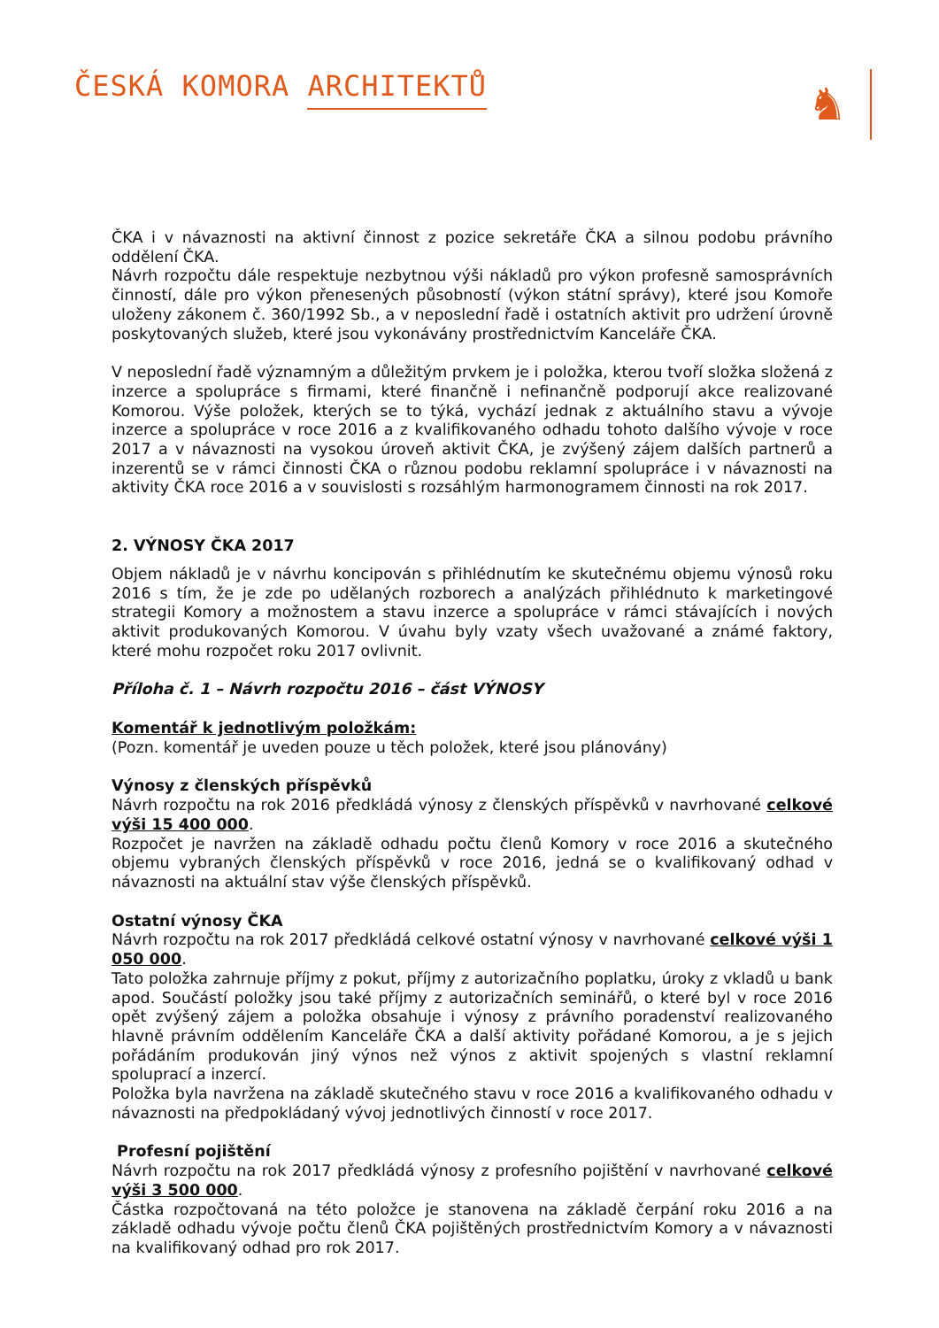ČESKÁ KOMORA ARCHITEKTŮ
♞
ČKA i v návaznosti na aktivní činnost z pozice sekretáře ČKA a silnou podobu právního oddělení ČKA.
Návrh rozpočtu dále respektuje nezbytnou výši nákladů pro výkon profesně samosprávních činností, dále pro výkon přenesených působností (výkon státní správy), které jsou Komoře uloženy zákonem č. 360/1992 Sb., a v neposlední řadě i ostatních aktivit pro udržení úrovně poskytovaných služeb, které jsou vykonávány prostřednictvím Kanceláře ČKA.
V neposlední řadě významným a důležitým prvkem je i položka, kterou tvoří složka složená z inzerce a spolupráce s firmami, které finančně i nefinančně podporují akce realizované Komorou. Výše položek, kterých se to týká, vychází jednak z aktuálního stavu a vývoje inzerce a spolupráce v roce 2016 a z kvalifikovaného odhadu tohoto dalšího vývoje v roce 2017 a v návaznosti na vysokou úroveň aktivit ČKA, je zvýšený zájem dalších partnerů a inzerentů se v rámci činnosti ČKA o různou podobu reklamní spolupráce i v návaznosti na aktivity ČKA roce 2016 a v souvislosti s rozsáhlým harmonogramem činnosti na rok 2017.
2. VÝNOSY ČKA 2017
Objem nákladů je v návrhu koncipován s přihlédnutím ke skutečnému objemu výnosů roku 2016 s tím, že je zde po udělaných rozborech a analýzách přihlédnuto k marketingové strategii Komory a možnostem a stavu inzerce a spolupráce v rámci stávajících i nových aktivit produkovaných Komorou. V úvahu byly vzaty všech uvažované a známé faktory, které mohu rozpočet roku 2017 ovlivnit.
Příloha č. 1 – Návrh rozpočtu 2016 – část VÝNOSY
Komentář k jednotlivým položkám:
(Pozn. komentář je uveden pouze u těch položek, které jsou plánovány)
Výnosy z členských příspěvků
Návrh rozpočtu na rok 2016 předkládá výnosy z členských příspěvků v navrhované celkové výši 15 400 000.
Rozpočet je navržen na základě odhadu počtu členů Komory v roce 2016 a skutečného objemu vybraných členských příspěvků v roce 2016, jedná se o kvalifikovaný odhad v návaznosti na aktuální stav výše členských příspěvků.
Ostatní výnosy ČKA
Návrh rozpočtu na rok 2017 předkládá celkové ostatní výnosy v navrhované celkové výši 1 050 000.
Tato položka zahrnuje příjmy z pokut, příjmy z autorizačního poplatku, úroky z vkladů u bank apod. Součástí položky jsou také příjmy z autorizačních seminářů, o které byl v roce 2016 opět zvýšený zájem a položka obsahuje i výnosy z právního poradenství realizovaného hlavně právním oddělením Kanceláře ČKA a další aktivity pořádané Komorou, a je s jejich pořádáním produkován jiný výnos než výnos z aktivit spojených s vlastní reklamní spoluprací a inzercí.
Položka byla navržena na základě skutečného stavu v roce 2016 a kvalifikovaného odhadu v návaznosti na předpokládaný vývoj jednotlivých činností v roce 2017.
Profesní pojištění
Návrh rozpočtu na rok 2017 předkládá výnosy z profesního pojištění v navrhované celkové výši 3 500 000.
Částka rozpočtovaná na této položce je stanovena na základě čerpání roku 2016 a na základě odhadu vývoje počtu členů ČKA pojištěných prostřednictvím Komory a v návaznosti na kvalifikovaný odhad pro rok 2017.